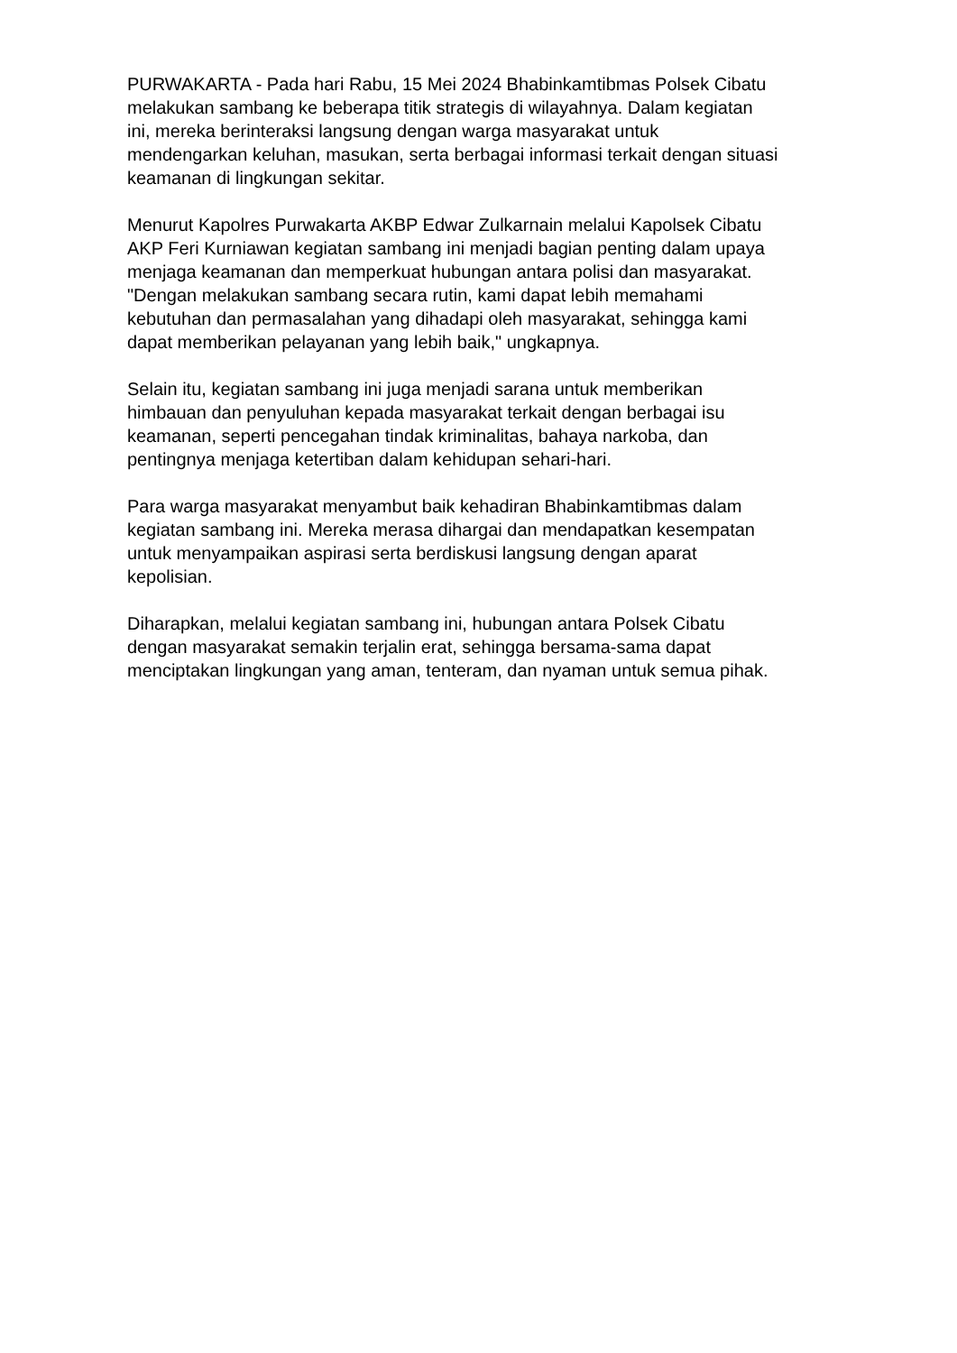PURWAKARTA - Pada hari Rabu, 15 Mei 2024 Bhabinkamtibmas Polsek Cibatu
melakukan sambang ke beberapa titik strategis di wilayahnya. Dalam kegiatan
ini, mereka berinteraksi langsung dengan warga masyarakat untuk
mendengarkan keluhan, masukan, serta berbagai informasi terkait dengan situasi
keamanan di lingkungan sekitar.
Menurut Kapolres Purwakarta AKBP Edwar Zulkarnain melalui Kapolsek Cibatu
AKP Feri Kurniawan kegiatan sambang ini menjadi bagian penting dalam upaya
menjaga keamanan dan memperkuat hubungan antara polisi dan masyarakat.
"Dengan melakukan sambang secara rutin, kami dapat lebih memahami
kebutuhan dan permasalahan yang dihadapi oleh masyarakat, sehingga kami
dapat memberikan pelayanan yang lebih baik," ungkapnya.
Selain itu, kegiatan sambang ini juga menjadi sarana untuk memberikan
himbauan dan penyuluhan kepada masyarakat terkait dengan berbagai isu
keamanan, seperti pencegahan tindak kriminalitas, bahaya narkoba, dan
pentingnya menjaga ketertiban dalam kehidupan sehari-hari.
Para warga masyarakat menyambut baik kehadiran Bhabinkamtibmas dalam
kegiatan sambang ini. Mereka merasa dihargai dan mendapatkan kesempatan
untuk menyampaikan aspirasi serta berdiskusi langsung dengan aparat
kepolisian.
Diharapkan, melalui kegiatan sambang ini, hubungan antara Polsek Cibatu
dengan masyarakat semakin terjalin erat, sehingga bersama-sama dapat
menciptakan lingkungan yang aman, tenteram, dan nyaman untuk semua pihak.